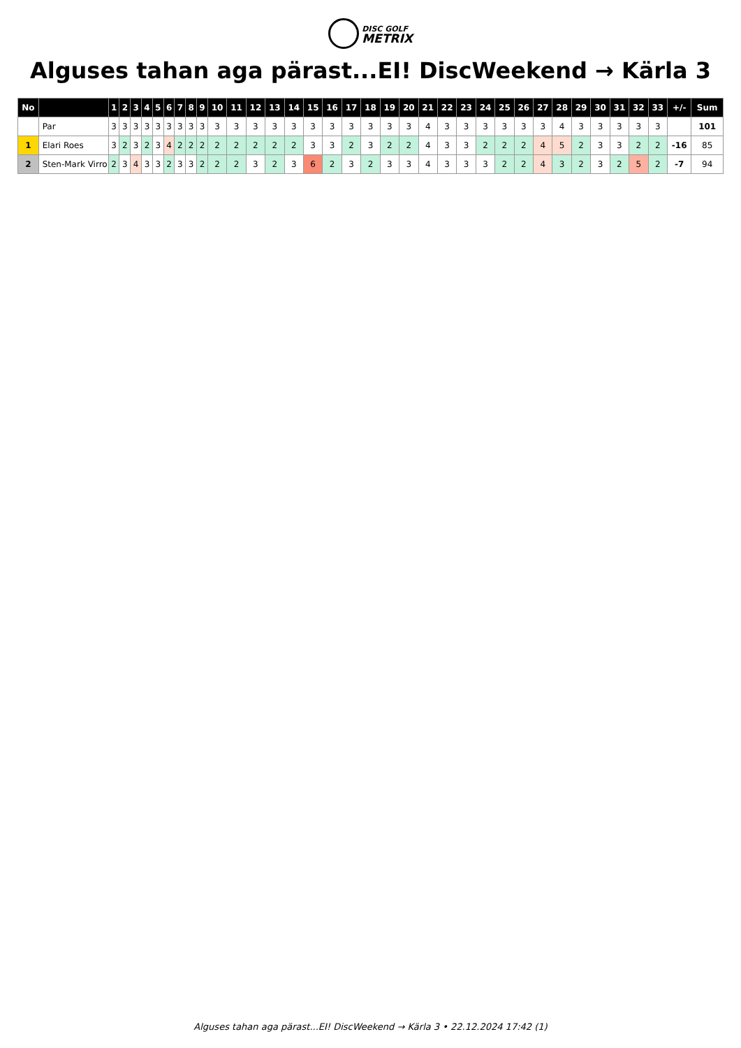DISC GOLF
METRIX
Alguses tahan aga pärast...EI! DiscWeekend → Kärla 3
| No | | 1 | 2 | 3 | 4 | 5 | 6 | 7 | 8 | 9 | 10 | 11 | 12 | 13 | 14 | 15 | 16 | 17 | 18 | 19 | 20 | 21 | 22 | 23 | 24 | 25 | 26 | 27 | 28 | 29 | 30 | 31 | 32 | 33 | +/- | Sum |
| --- | --- | --- | --- | --- | --- | --- | --- | --- | --- | --- | --- | --- | --- | --- | --- | --- | --- | --- | --- | --- | --- | --- | --- | --- | --- | --- | --- | --- | --- | --- | --- | --- | --- | --- | --- | --- |
| | Par | 3 | 3 | 3 | 3 | 3 | 3 | 3 | 3 | 3 | 3 | 3 | 3 | 3 | 3 | 3 | 3 | 3 | 3 | 3 | 3 | 4 | 3 | 3 | 3 | 3 | 3 | 3 | 4 | 3 | 3 | 3 | 3 | 3 | | 101 |
| 1 | Elari Roes | 3 | 2 | 3 | 2 | 3 | 4 | 2 | 2 | 2 | 2 | 2 | 2 | 2 | 2 | 3 | 3 | 2 | 3 | 2 | 2 | 4 | 3 | 3 | 2 | 2 | 2 | 4 | 5 | 2 | 3 | 3 | 2 | 2 | -16 | 85 |
| 2 | Sten-Mark Virro | 2 | 3 | 4 | 3 | 3 | 2 | 3 | 3 | 2 | 2 | 2 | 3 | 2 | 3 | 6 | 2 | 3 | 2 | 3 | 3 | 4 | 3 | 3 | 3 | 2 | 2 | 4 | 3 | 2 | 3 | 2 | 5 | 2 | -7 | 94 |
Alguses tahan aga pärast...EI! DiscWeekend → Kärla 3 • 22.12.2024 17:42 (1)